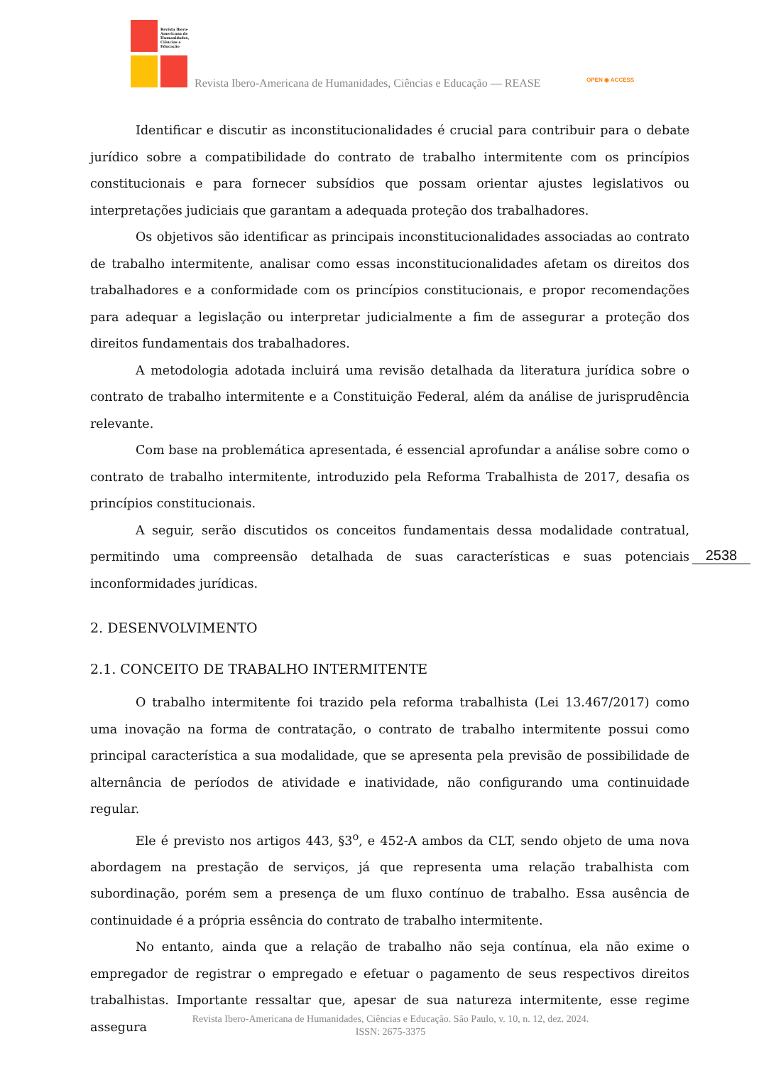Revista Ibero-
Americana de
Humanidades,
Ciências e
Educação
Revista Ibero-Americana de Humanidades, Ciências e Educação — REASE
OPEN ◉ ACCESS
Identificar e discutir as inconstitucionalidades é crucial para contribuir para o debate jurídico sobre a compatibilidade do contrato de trabalho intermitente com os princípios constitucionais e para fornecer subsídios que possam orientar ajustes legislativos ou interpretações judiciais que garantam a adequada proteção dos trabalhadores.
Os objetivos são identificar as principais inconstitucionalidades associadas ao contrato de trabalho intermitente, analisar como essas inconstitucionalidades afetam os direitos dos trabalhadores e a conformidade com os princípios constitucionais, e propor recomendações para adequar a legislação ou interpretar judicialmente a fim de assegurar a proteção dos direitos fundamentais dos trabalhadores.
A metodologia adotada incluirá uma revisão detalhada da literatura jurídica sobre o contrato de trabalho intermitente e a Constituição Federal, além da análise de jurisprudência relevante.
Com base na problemática apresentada, é essencial aprofundar a análise sobre como o contrato de trabalho intermitente, introduzido pela Reforma Trabalhista de 2017, desafia os princípios constitucionais.
A seguir, serão discutidos os conceitos fundamentais dessa modalidade contratual, permitindo uma compreensão detalhada de suas características e suas potenciais inconformidades jurídicas.
2. DESENVOLVIMENTO
2.1. CONCEITO DE TRABALHO INTERMITENTE
O trabalho intermitente foi trazido pela reforma trabalhista (Lei 13.467/2017) como uma inovação na forma de contratação, o contrato de trabalho intermitente possui como principal característica a sua modalidade, que se apresenta pela previsão de possibilidade de alternância de períodos de atividade e inatividade, não configurando uma continuidade regular.
Ele é previsto nos artigos 443, §3<sup>o</sup>, e 452-A ambos da CLT, sendo objeto de uma nova abordagem na prestação de serviços, já que representa uma relação trabalhista com subordinação, porém sem a presença de um fluxo contínuo de trabalho. Essa ausência de continuidade é a própria essência do contrato de trabalho intermitente.
No entanto, ainda que a relação de trabalho não seja contínua, ela não exime o empregador de registrar o empregado e efetuar o pagamento de seus respectivos direitos trabalhistas. Importante ressaltar que, apesar de sua natureza intermitente, esse regime assegura
2538
Revista Ibero-Americana de Humanidades, Ciências e Educação. São Paulo, v. 10, n. 12, dez. 2024.
ISSN: 2675-3375